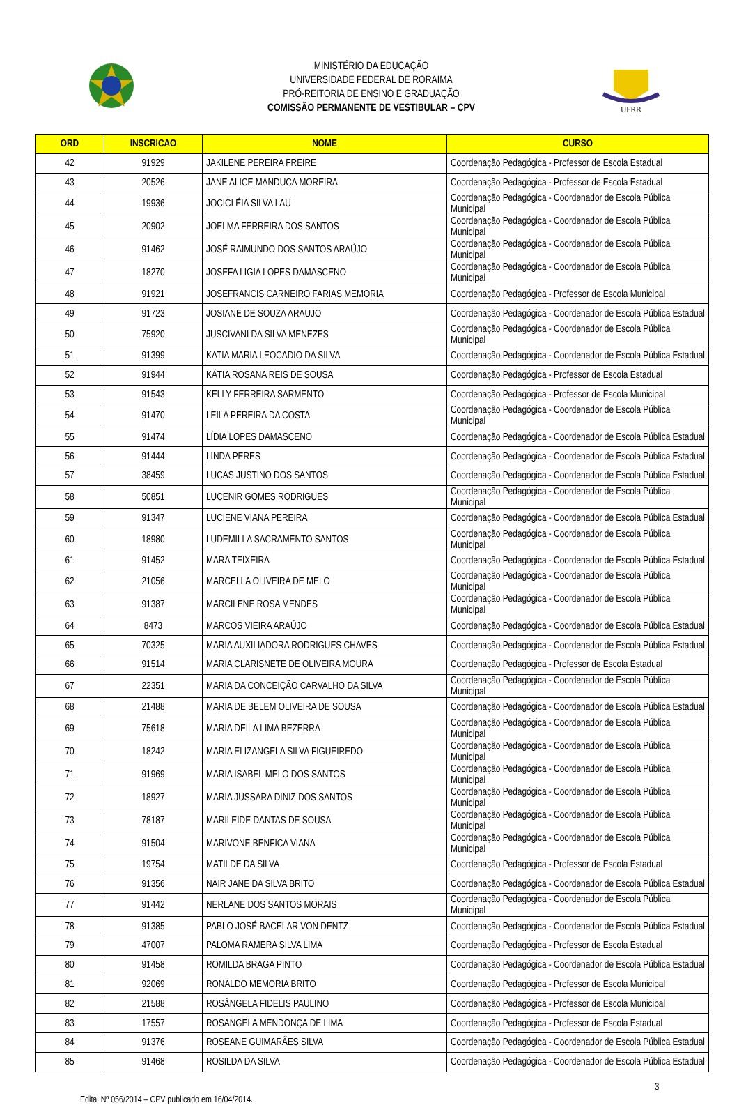MINISTÉRIO DA EDUCAÇÃO
UNIVERSIDADE FEDERAL DE RORAIMA
PRÓ-REITORIA DE ENSINO E GRADUAÇÃO
COMISSÃO PERMANENTE DE VESTIBULAR – CPV
UFRR
| ORD | INSCRICAO | NOME | CURSO |
| --- | --- | --- | --- |
| 42 | 91929 | JAKILENE PEREIRA FREIRE | Coordenação Pedagógica - Professor de Escola Estadual |
| 43 | 20526 | JANE ALICE MANDUCA MOREIRA | Coordenação Pedagógica - Professor de Escola Estadual |
| 44 | 19936 | JOCICLÉIA SILVA LAU | Coordenação Pedagógica - Coordenador de Escola Pública Municipal |
| 45 | 20902 | JOELMA FERREIRA DOS SANTOS | Coordenação Pedagógica - Coordenador de Escola Pública Municipal |
| 46 | 91462 | JOSÉ RAIMUNDO DOS SANTOS ARAÚJO | Coordenação Pedagógica - Coordenador de Escola Pública Municipal |
| 47 | 18270 | JOSEFA LIGIA LOPES DAMASCENO | Coordenação Pedagógica - Coordenador de Escola Pública Municipal |
| 48 | 91921 | JOSEFRANCIS CARNEIRO FARIAS MEMORIA | Coordenação Pedagógica - Professor de Escola Municipal |
| 49 | 91723 | JOSIANE DE SOUZA ARAUJO | Coordenação Pedagógica - Coordenador de Escola Pública Estadual |
| 50 | 75920 | JUSCIVANI DA SILVA MENEZES | Coordenação Pedagógica - Coordenador de Escola Pública Municipal |
| 51 | 91399 | KATIA MARIA LEOCADIO DA SILVA | Coordenação Pedagógica - Coordenador de Escola Pública Estadual |
| 52 | 91944 | KÁTIA ROSANA REIS DE SOUSA | Coordenação Pedagógica - Professor de Escola Estadual |
| 53 | 91543 | KELLY FERREIRA SARMENTO | Coordenação Pedagógica - Professor de Escola Municipal |
| 54 | 91470 | LEILA PEREIRA DA COSTA | Coordenação Pedagógica - Coordenador de Escola Pública Municipal |
| 55 | 91474 | LÍDIA LOPES DAMASCENO | Coordenação Pedagógica - Coordenador de Escola Pública Estadual |
| 56 | 91444 | LINDA PERES | Coordenação Pedagógica - Coordenador de Escola Pública Estadual |
| 57 | 38459 | LUCAS JUSTINO DOS SANTOS | Coordenação Pedagógica - Coordenador de Escola Pública Estadual |
| 58 | 50851 | LUCENIR GOMES RODRIGUES | Coordenação Pedagógica - Coordenador de Escola Pública Municipal |
| 59 | 91347 | LUCIENE VIANA PEREIRA | Coordenação Pedagógica - Coordenador de Escola Pública Estadual |
| 60 | 18980 | LUDEMILLA SACRAMENTO SANTOS | Coordenação Pedagógica - Coordenador de Escola Pública Municipal |
| 61 | 91452 | MARA TEIXEIRA | Coordenação Pedagógica - Coordenador de Escola Pública Estadual |
| 62 | 21056 | MARCELLA OLIVEIRA DE MELO | Coordenação Pedagógica - Coordenador de Escola Pública Municipal |
| 63 | 91387 | MARCILENE ROSA MENDES | Coordenação Pedagógica - Coordenador de Escola Pública Municipal |
| 64 | 8473 | MARCOS VIEIRA ARAÚJO | Coordenação Pedagógica - Coordenador de Escola Pública Estadual |
| 65 | 70325 | MARIA AUXILIADORA RODRIGUES CHAVES | Coordenação Pedagógica - Coordenador de Escola Pública Estadual |
| 66 | 91514 | MARIA CLARISNETE DE OLIVEIRA MOURA | Coordenação Pedagógica - Professor de Escola Estadual |
| 67 | 22351 | MARIA DA CONCEIÇÃO CARVALHO DA SILVA | Coordenação Pedagógica - Coordenador de Escola Pública Municipal |
| 68 | 21488 | MARIA DE BELEM OLIVEIRA DE SOUSA | Coordenação Pedagógica - Coordenador de Escola Pública Estadual |
| 69 | 75618 | MARIA DEILA LIMA BEZERRA | Coordenação Pedagógica - Coordenador de Escola Pública Municipal |
| 70 | 18242 | MARIA ELIZANGELA SILVA FIGUEIREDO | Coordenação Pedagógica - Coordenador de Escola Pública Municipal |
| 71 | 91969 | MARIA ISABEL MELO DOS SANTOS | Coordenação Pedagógica - Coordenador de Escola Pública Municipal |
| 72 | 18927 | MARIA JUSSARA DINIZ DOS SANTOS | Coordenação Pedagógica - Coordenador de Escola Pública Municipal |
| 73 | 78187 | MARILEIDE DANTAS DE SOUSA | Coordenação Pedagógica - Coordenador de Escola Pública Municipal |
| 74 | 91504 | MARIVONE BENFICA VIANA | Coordenação Pedagógica - Coordenador de Escola Pública Municipal |
| 75 | 19754 | MATILDE DA SILVA | Coordenação Pedagógica - Professor de Escola Estadual |
| 76 | 91356 | NAIR JANE DA SILVA BRITO | Coordenação Pedagógica - Coordenador de Escola Pública Estadual |
| 77 | 91442 | NERLANE DOS SANTOS MORAIS | Coordenação Pedagógica - Coordenador de Escola Pública Municipal |
| 78 | 91385 | PABLO JOSÉ BACELAR VON DENTZ | Coordenação Pedagógica - Coordenador de Escola Pública Estadual |
| 79 | 47007 | PALOMA RAMERA SILVA LIMA | Coordenação Pedagógica - Professor de Escola Estadual |
| 80 | 91458 | ROMILDA BRAGA PINTO | Coordenação Pedagógica - Coordenador de Escola Pública Estadual |
| 81 | 92069 | RONALDO MEMORIA BRITO | Coordenação Pedagógica - Professor de Escola Municipal |
| 82 | 21588 | ROSÂNGELA FIDELIS PAULINO | Coordenação Pedagógica - Professor de Escola Municipal |
| 83 | 17557 | ROSANGELA MENDONÇA DE LIMA | Coordenação Pedagógica - Professor de Escola Estadual |
| 84 | 91376 | ROSEANE GUIMARÃES SILVA | Coordenação Pedagógica - Coordenador de Escola Pública Estadual |
| 85 | 91468 | ROSILDA DA SILVA | Coordenação Pedagógica - Coordenador de Escola Pública Estadual |
3
Edital Nº 056/2014 – CPV publicado em 16/04/2014.